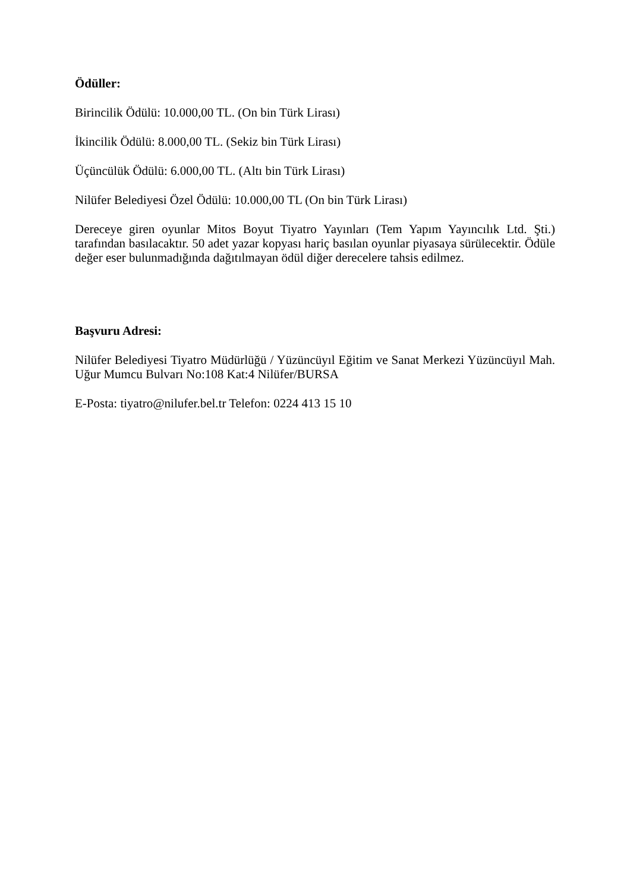Ödüller:
Birincilik Ödülü: 10.000,00 TL. (On bin Türk Lirası)
İkincilik Ödülü: 8.000,00 TL. (Sekiz bin Türk Lirası)
Üçüncülük Ödülü: 6.000,00 TL. (Altı bin Türk Lirası)
Nilüfer Belediyesi Özel Ödülü: 10.000,00 TL (On bin Türk Lirası)
Dereceye giren oyunlar Mitos Boyut Tiyatro Yayınları (Tem Yapım Yayıncılık Ltd. Şti.) tarafından basılacaktır. 50 adet yazar kopyası hariç basılan oyunlar piyasaya sürülecektir. Ödüle değer eser bulunmadığında dağıtılmayan ödül diğer derecelere tahsis edilmez.
Başvuru Adresi:
Nilüfer Belediyesi Tiyatro Müdürlüğü / Yüzüncüyıl Eğitim ve Sanat Merkezi Yüzüncüyıl Mah. Uğur Mumcu Bulvarı No:108 Kat:4 Nilüfer/BURSA
E-Posta: tiyatro@nilufer.bel.tr Telefon: 0224 413 15 10